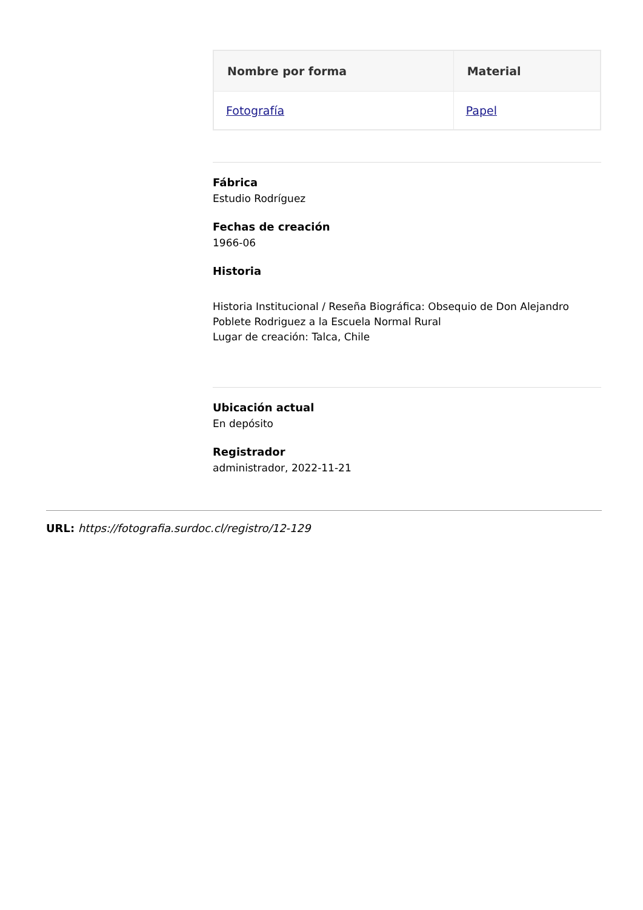| Nombre por forma | Material |
| --- | --- |
| Fotografía | Papel |
Fábrica
Estudio Rodríguez
Fechas de creación
1966-06
Historia
Historia Institucional / Reseña Biográfica: Obsequio de Don Alejandro Poblete Rodriguez a la Escuela Normal Rural
Lugar de creación: Talca, Chile
Ubicación actual
En depósito
Registrador
administrador, 2022-11-21
URL: https://fotografia.surdoc.cl/registro/12-129